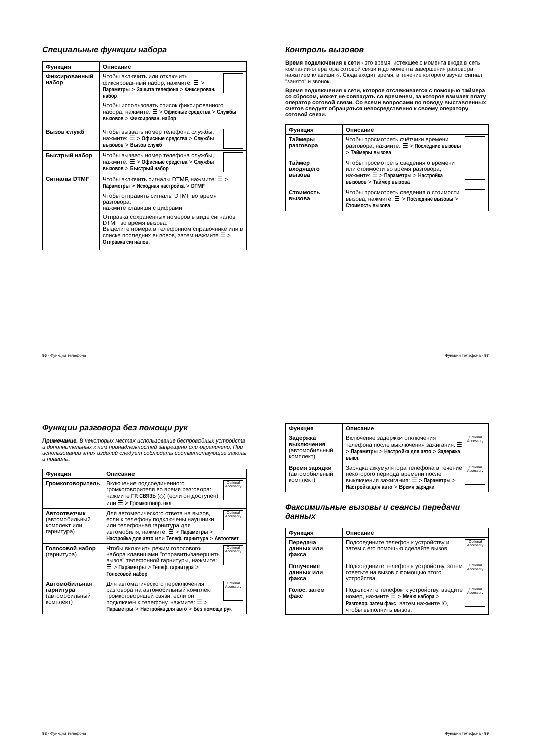Специальные функции набора
| Функция | Описание |
| --- | --- |
| Фиксированный набор | Чтобы включить или отключить фиксированный набор, нажмите: ☰ > Параметры > Защита телефона > Фиксирован. набор Чтобы использовать список фиксированного набора, нажмите: ☰ > Офисные средства > Службы вызовов > Фиксирован. набор |
| Вызов служб | Чтобы вызвать номер телефона службы, нажмите: ☰ > Офисные средства > Службы вызовов > Вызов служб |
| Быстрый набор | Чтобы вызвать номер телефона службы, нажмите: ☰ > Офисные средства > Службы вызовов > Быстрый набор |
| Сигналы DTMF | Чтобы включить сигналы DTMF, нажмите: ☰ > Параметры > Исходная настройка > DTMF Чтобы отправить сигналы DTMF во время разговора: нажмите клавиши с цифрами Отправка сохраненных номеров в виде сигналов DTMF во время вызова: Выделите номера в телефонном справочнике или в списке последних вызовов, затем нажмите ☰ > Отправка сигналов . |
96 - Функции телефона
Контроль вызовов
Время подключения к сети - это время, истекшее с момента входа в сеть компании-оператора сотовой связи и до момента завершения разговора нажатием клавиши ⎋. Сюда входит время, в течение которого звучат сигнал "занято" и звонок.
Время подключения к сети, которое отслеживается с помощью таймера со сбросом, может не совпадать со временем, за которое взимает плату оператор сотовой связи. Со всеми вопросами по поводу выставленных счетов следует обращаться непосредственно к своему оператору сотовой связи.
| Функция | Описание |
| --- | --- |
| Таймеры разговора | Чтобы просмотреть счётчики времени разговора, нажмите: ☰ > Последние вызовы > Таймеры вызова |
| Таймер входящего вызова | Чтобы просмотреть сведения о времени или стоимости во время разговора, нажмите: ☰ > Параметры > Настройка вызовов > Таймер вызова |
| Стоимость вызова | Чтобы просмотреть сведения о стоимости вызова, нажмите: ☰ > Последние вызовы > Стоимость вызова |
Функции телефона - 97
Функции разговора без помощи рук
Примечание. В некоторых местах использование беспроводных устройств и дополнительных к ним принадлежностей запрещено или ограничено. При использовании этих изделий следует соблюдать соответствующие законы и правила.
| Функция | Описание |
| --- | --- |
| Громкоговоритель | Optional Accessory Включение подсоединенного громкоговорителя во время разговора: нажмите ГР. СВЯЗЬ (◇) (если он доступен) или ☰ > Громкоговор. вкл |
| Автоответчик (автомобильный комплект или гарнитура) | Optional Accessory Для автоматического ответа на вызов, если к телефону подключены наушники или телефонная гарнитура для автомобиля, нажмите: ☰ > Параметры > Настройка для авто или Телеф. гарнитура > Автоответ |
| Голосовой набор (гарнитура) | Optional Accessory Чтобы включить режим голосового набора клавишами "отправить/завершить вызов" телефонной гарнитуры, нажмите: ☰ > Параметры > Телеф. гарнитура > Голосовой набор |
| Автомобильная гарнитура (автомобильный комплект) | Optional Accessory Для автоматического переключения разговора на автомобильный комплект громкоговорящей связи, если он подключен к телефону, нажмите: ☰ > Параметры > Настройка для авто > Без помощи рук |
98 - Функции телефона
| Функция | Описание |
| --- | --- |
| Задержка выключения (автомобильный комплект) | Optional Accessory Включение задержки отключения телефона после выключения зажигания: ☰ > Параметры > Настройка для авто > Задержка выкл. |
| Время зарядки (автомобильный комплект) | Optional Accessory Зарядка аккумулятора телефона в течение некоторого периода времени после выключения зажигания: ☰ > Параметры > Настройка для авто > Время зарядки |
Факсимильные вызовы и сеансы передачи данных
| Функция | Описание |
| --- | --- |
| Передача данных или факса | Optional Accessory Подсоедините телефон к устройству и затем с его помощью сделайте вызов. |
| Получение данных или факса | Optional Accessory Подсоедините телефон к устройству, затем ответьте на вызов с помощью этого устройства. |
| Голос, затем факс | Optional Accessory Подключите телефон к устройству, введите номер, нажмите ☰ > Меню набора > Разговор, затем факс , затем нажмите ✆, чтобы выполнить вызов. |
Функции телефона - 99